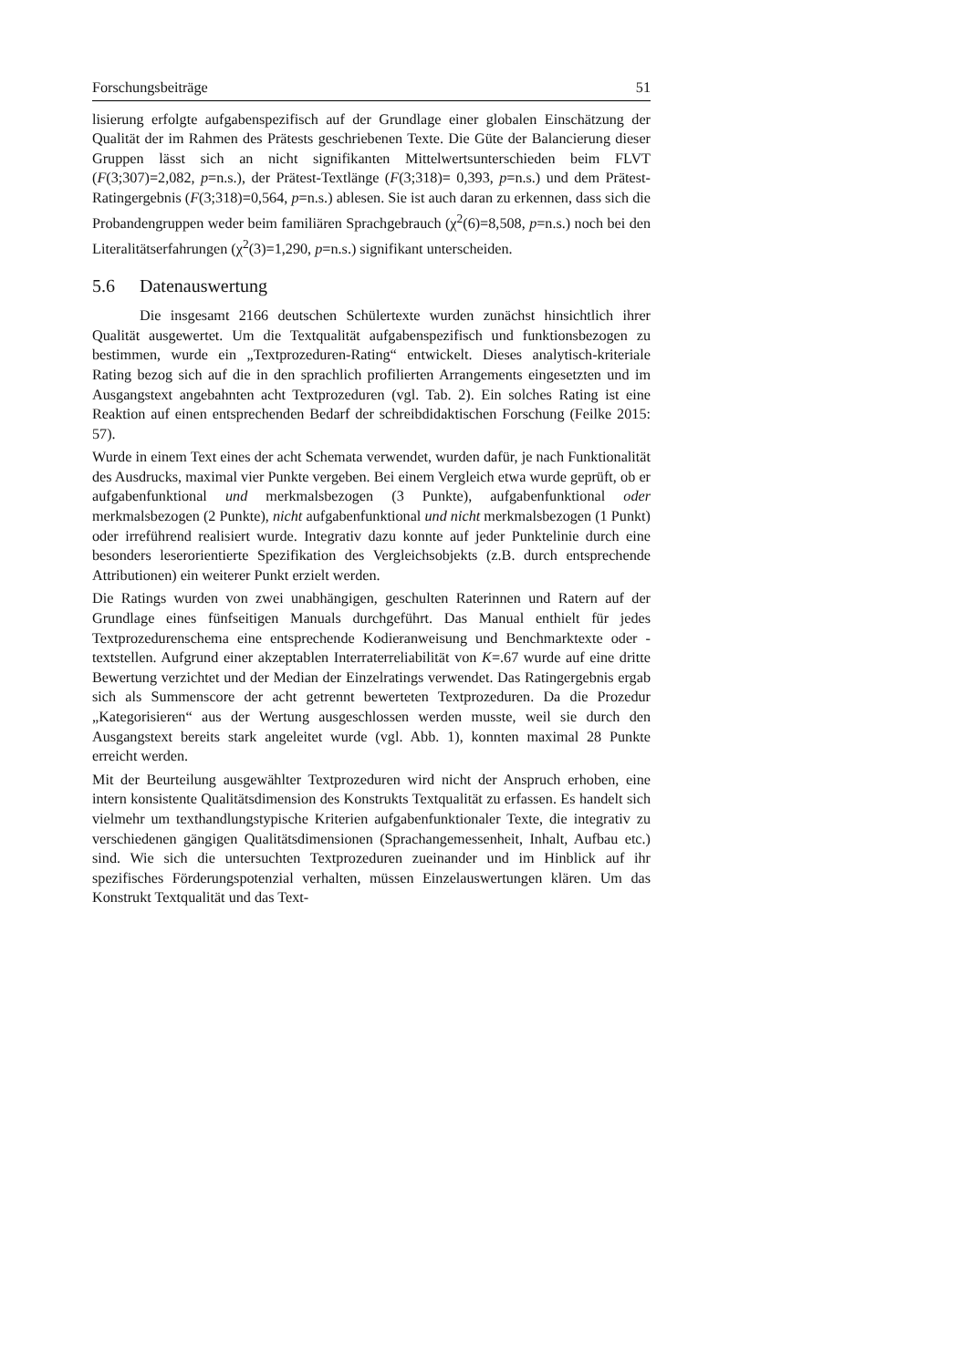Forschungsbeiträge 51
lisierung erfolgte aufgabenspezifisch auf der Grundlage einer globalen Einschätzung der Qualität der im Rahmen des Prätests geschriebenen Texte. Die Güte der Balancierung dieser Gruppen lässt sich an nicht signifikanten Mittelwertsunterschieden beim FLVT (F(3;307)=2,082, p=n.s.), der Prätest-Textlänge (F(3;318)= 0,393, p=n.s.) und dem Prätest-Ratingergebnis (F(3;318)=0,564, p=n.s.) ablesen. Sie ist auch daran zu erkennen, dass sich die Probandengruppen weder beim familiären Sprachgebrauch (χ<sup>2</sup>(6)=8,508, p=n.s.) noch bei den Literalitätserfahrungen (χ<sup>2</sup>(3)=1,290, p=n.s.) signifikant unterscheiden.
5.6 Datenauswertung
Die insgesamt 2166 deutschen Schülertexte wurden zunächst hinsichtlich ihrer Qualität ausgewertet. Um die Textqualität aufgabenspezifisch und funktionsbezogen zu bestimmen, wurde ein „Textprozeduren-Rating“ entwickelt. Dieses analytisch-kriteriale Rating bezog sich auf die in den sprachlich profilierten Arrangements eingesetzten und im Ausgangstext angebahnten acht Textprozeduren (vgl. Tab. 2). Ein solches Rating ist eine Reaktion auf einen entsprechenden Bedarf der schreibdidaktischen Forschung (Feilke 2015: 57).
Wurde in einem Text eines der acht Schemata verwendet, wurden dafür, je nach Funktionalität des Ausdrucks, maximal vier Punkte vergeben. Bei einem Vergleich etwa wurde geprüft, ob er aufgabenfunktional und merkmalsbezogen (3 Punkte), aufgabenfunktional oder merkmalsbezogen (2 Punkte), nicht aufgabenfunktional und nicht merkmalsbezogen (1 Punkt) oder irreführend realisiert wurde. Integrativ dazu konnte auf jeder Punktelinie durch eine besonders leserorientierte Spezifikation des Vergleichsobjekts (z.B. durch entsprechende Attributionen) ein weiterer Punkt erzielt werden.
Die Ratings wurden von zwei unabhängigen, geschulten Raterinnen und Ratern auf der Grundlage eines fünfseitigen Manuals durchgeführt. Das Manual enthielt für jedes Textprozedurenschema eine entsprechende Kodieranweisung und Benchmarktexte oder -textstellen. Aufgrund einer akzeptablen Interraterreliabilität von K=.67 wurde auf eine dritte Bewertung verzichtet und der Median der Einzelratings verwendet. Das Ratingergebnis ergab sich als Summenscore der acht getrennt bewerteten Textprozeduren. Da die Prozedur „Kategorisieren“ aus der Wertung ausgeschlossen werden musste, weil sie durch den Ausgangstext bereits stark angeleitet wurde (vgl. Abb. 1), konnten maximal 28 Punkte erreicht werden.
Mit der Beurteilung ausgewählter Textprozeduren wird nicht der Anspruch erhoben, eine intern konsistente Qualitätsdimension des Konstrukts Textqualität zu erfassen. Es handelt sich vielmehr um texthandlungstypische Kriterien aufgabenfunktionaler Texte, die integrativ zu verschiedenen gängigen Qualitätsdimensionen (Sprachangemessenheit, Inhalt, Aufbau etc.) sind. Wie sich die untersuchten Textprozeduren zueinander und im Hinblick auf ihr spezifisches Förderungspotenzial verhalten, müssen Einzelauswertungen klären. Um das Konstrukt Textqualität und das Text-